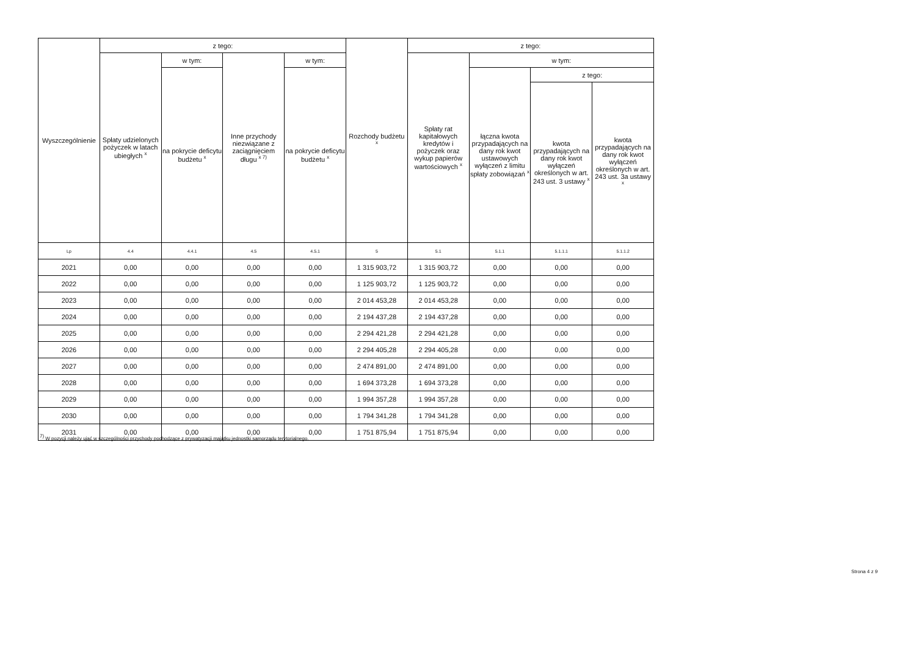| Wyszczególnienie | z tego: | | | | Rozchody budżetu <sup>x</sup> | z tego: | | | |
| --- | --- | --- | --- | --- | --- | --- | --- | --- | --- |
| | Spłaty udzielonych pożyczek w latach ubiegłych <sup>x</sup> | w tym: | Inne przychody niezwiązane z zaciągnięciem długu <sup>x 7)</sup> | w tym: | | Spłaty rat kapitałowych kredytów i pożyczek oraz wykup papierów wartościowych <sup>x</sup> | w tym: | | |
| | | na pokrycie deficytu budżetu <sup>x</sup> | | na pokrycie deficytu budżetu <sup>x</sup> | | | łączna kwota przypadających na dany rok kwot ustawowych wyłączeń z limitu spłaty zobowiązań <sup>x</sup> | z tego: | |
| | | | | | | | | kwota przypadających na dany rok kwot wyłączeń określonych w art. 243 ust. 3 ustawy <sup>x</sup> | kwota przypadających na dany rok kwot wyłączeń określonych w art. 243 ust. 3a ustawy <sup>x</sup> |
| Lp | 4.4 | 4.4.1 | 4.5 | 4.5.1 | 5 | 5.1 | 5.1.1 | 5.1.1.1 | 5.1.1.2 |
| 2021 | 0,00 | 0,00 | 0,00 | 0,00 | 1 315 903,72 | 1 315 903,72 | 0,00 | 0,00 | 0,00 |
| 2022 | 0,00 | 0,00 | 0,00 | 0,00 | 1 125 903,72 | 1 125 903,72 | 0,00 | 0,00 | 0,00 |
| 2023 | 0,00 | 0,00 | 0,00 | 0,00 | 2 014 453,28 | 2 014 453,28 | 0,00 | 0,00 | 0,00 |
| 2024 | 0,00 | 0,00 | 0,00 | 0,00 | 2 194 437,28 | 2 194 437,28 | 0,00 | 0,00 | 0,00 |
| 2025 | 0,00 | 0,00 | 0,00 | 0,00 | 2 294 421,28 | 2 294 421,28 | 0,00 | 0,00 | 0,00 |
| 2026 | 0,00 | 0,00 | 0,00 | 0,00 | 2 294 405,28 | 2 294 405,28 | 0,00 | 0,00 | 0,00 |
| 2027 | 0,00 | 0,00 | 0,00 | 0,00 | 2 474 891,00 | 2 474 891,00 | 0,00 | 0,00 | 0,00 |
| 2028 | 0,00 | 0,00 | 0,00 | 0,00 | 1 694 373,28 | 1 694 373,28 | 0,00 | 0,00 | 0,00 |
| 2029 | 0,00 | 0,00 | 0,00 | 0,00 | 1 994 357,28 | 1 994 357,28 | 0,00 | 0,00 | 0,00 |
| 2030 | 0,00 | 0,00 | 0,00 | 0,00 | 1 794 341,28 | 1 794 341,28 | 0,00 | 0,00 | 0,00 |
| 2031 | 0,00 | 0,00 | 0,00 | 0,00 | 1 751 875,94 | 1 751 875,94 | 0,00 | 0,00 | 0,00 |
<sup>7)</sup> W pozycji należy ująć w szczególności przychody pochodzące z prywatyzacji majątku jednostki samorządu terytorialnego.
Strona 4 z 9